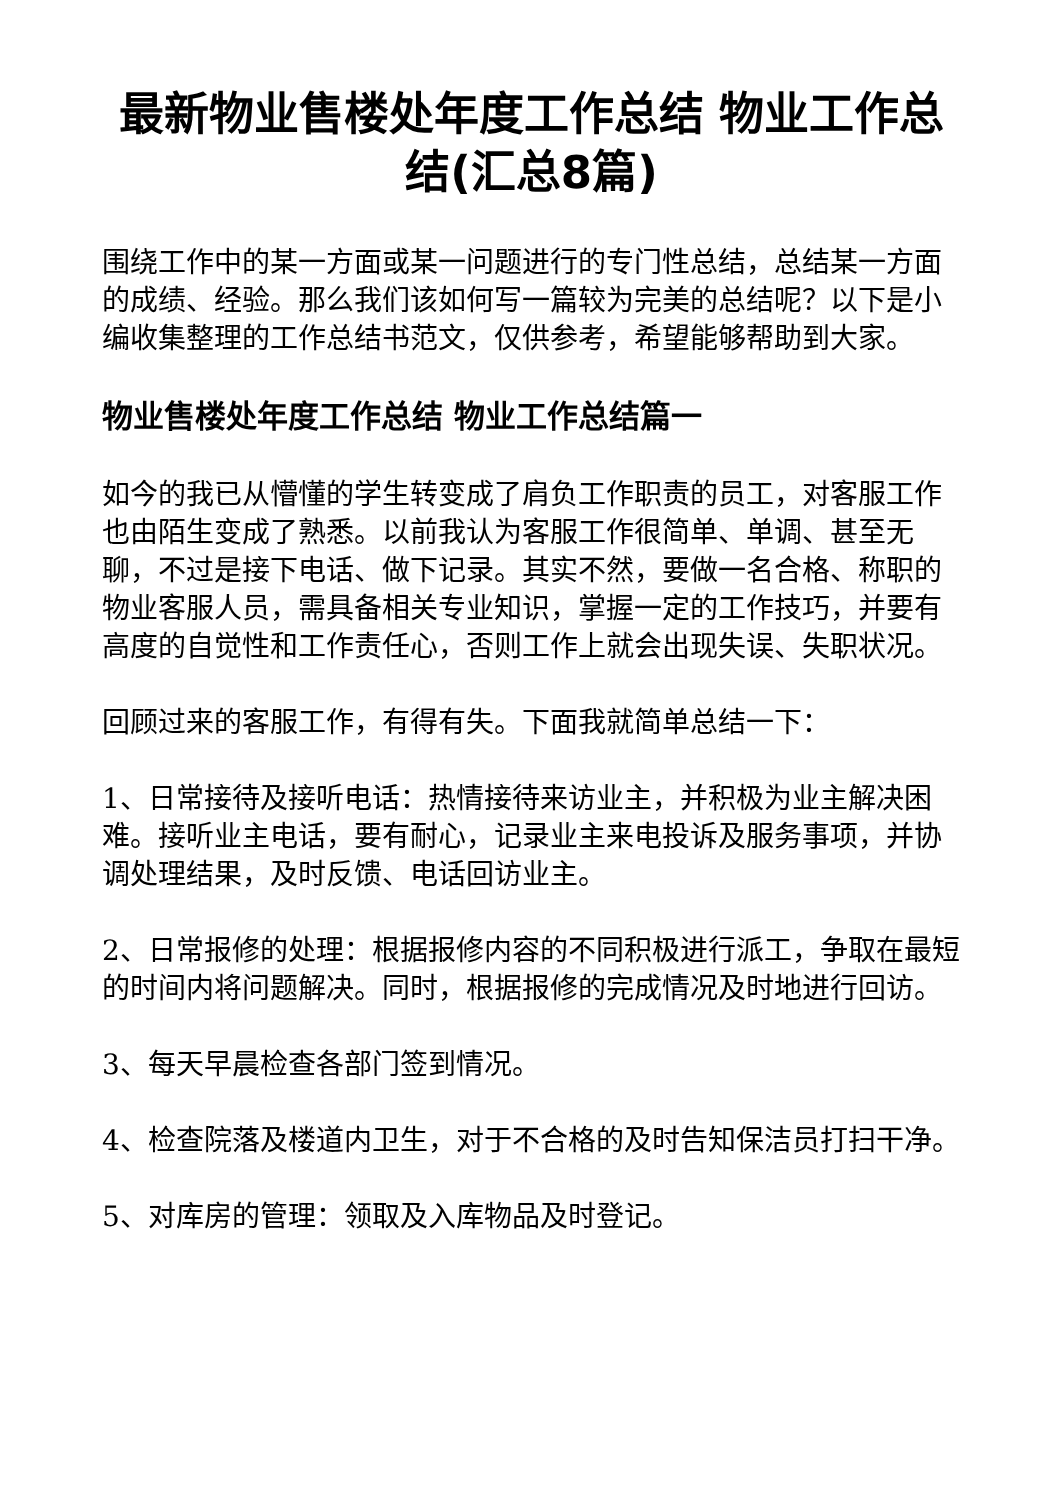最新物业售楼处年度工作总结 物业工作总结(汇总8篇)
围绕工作中的某一方面或某一问题进行的专门性总结，总结某一方面的成绩、经验。那么我们该如何写一篇较为完美的总结呢？以下是小编收集整理的工作总结书范文，仅供参考，希望能够帮助到大家。
物业售楼处年度工作总结 物业工作总结篇一
如今的我已从懵懂的学生转变成了肩负工作职责的员工，对客服工作也由陌生变成了熟悉。以前我认为客服工作很简单、单调、甚至无聊，不过是接下电话、做下记录。其实不然，要做一名合格、称职的物业客服人员，需具备相关专业知识，掌握一定的工作技巧，并要有高度的自觉性和工作责任心，否则工作上就会出现失误、失职状况。
回顾过来的客服工作，有得有失。下面我就简单总结一下：
1、日常接待及接听电话：热情接待来访业主，并积极为业主解决困难。接听业主电话，要有耐心，记录业主来电投诉及服务事项，并协调处理结果，及时反馈、电话回访业主。
2、日常报修的处理：根据报修内容的不同积极进行派工，争取在最短的时间内将问题解决。同时，根据报修的完成情况及时地进行回访。
3、每天早晨检查各部门签到情况。
4、检查院落及楼道内卫生，对于不合格的及时告知保洁员打扫干净。
5、对库房的管理：领取及入库物品及时登记。